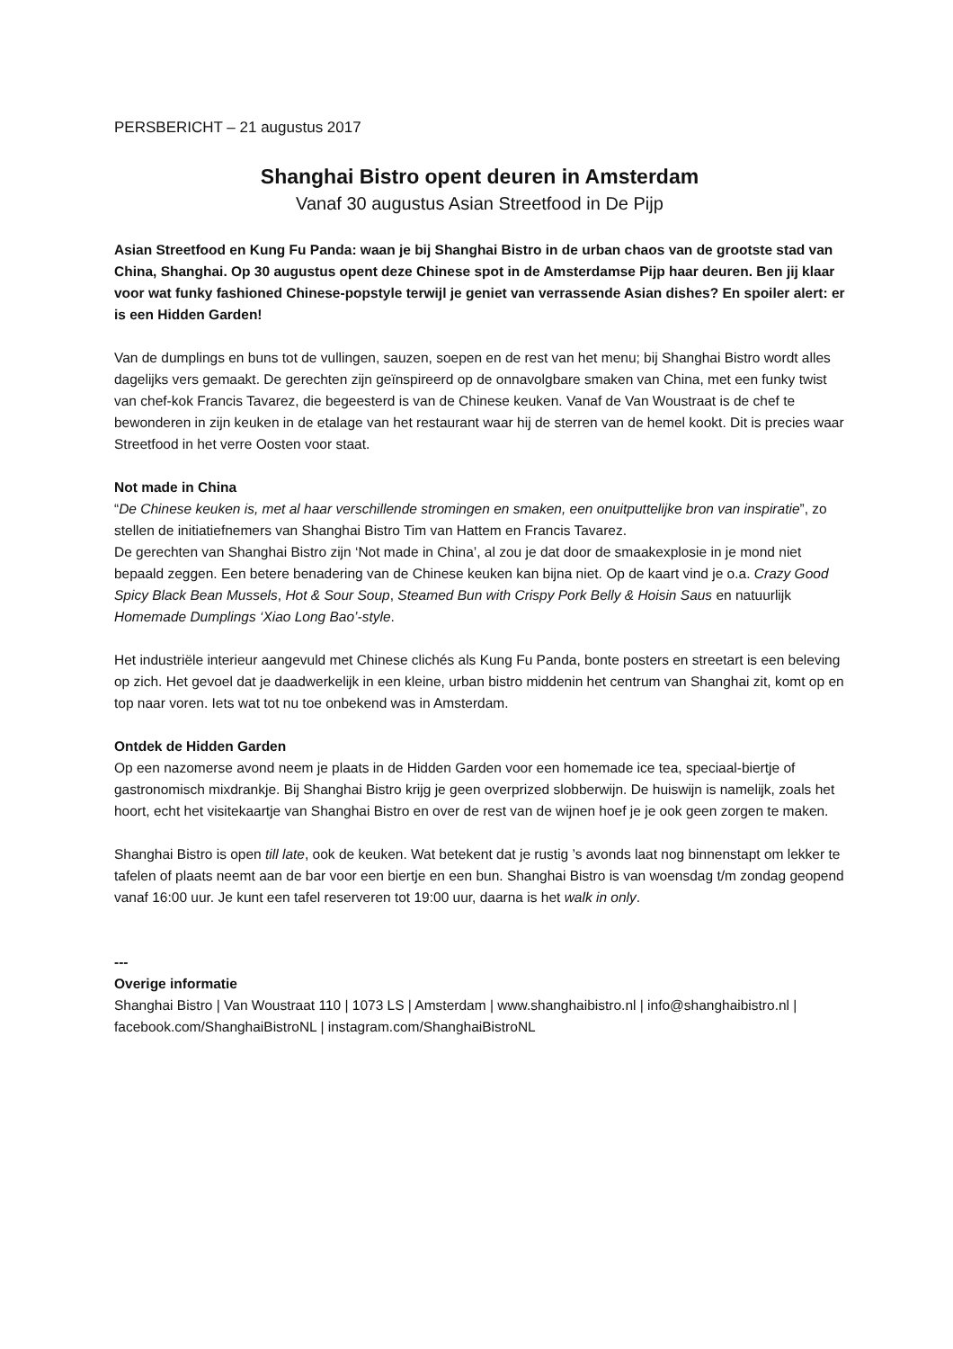PERSBERICHT – 21 augustus 2017
Shanghai Bistro opent deuren in Amsterdam
Vanaf 30 augustus Asian Streetfood in De Pijp
Asian Streetfood en Kung Fu Panda: waan je bij Shanghai Bistro in de urban chaos van de grootste stad van China, Shanghai. Op 30 augustus opent deze Chinese spot in de Amsterdamse Pijp haar deuren. Ben jij klaar voor wat funky fashioned Chinese-popstyle terwijl je geniet van verrassende Asian dishes? En spoiler alert: er is een Hidden Garden!
Van de dumplings en buns tot de vullingen, sauzen, soepen en de rest van het menu; bij Shanghai Bistro wordt alles dagelijks vers gemaakt. De gerechten zijn geïnspireerd op de onnavolgbare smaken van China, met een funky twist van chef-kok Francis Tavarez, die begeesterd is van de Chinese keuken. Vanaf de Van Woustraat is de chef te bewonderen in zijn keuken in de etalage van het restaurant waar hij de sterren van de hemel kookt. Dit is precies waar Streetfood in het verre Oosten voor staat.
Not made in China
“De Chinese keuken is, met al haar verschillende stromingen en smaken, een onuitputtelijke bron van inspiratie”, zo stellen de initiatiefnemers van Shanghai Bistro Tim van Hattem en Francis Tavarez.
De gerechten van Shanghai Bistro zijn ‘Not made in China’, al zou je dat door de smaakexplosie in je mond niet bepaald zeggen. Een betere benadering van de Chinese keuken kan bijna niet. Op de kaart vind je o.a. Crazy Good Spicy Black Bean Mussels, Hot & Sour Soup, Steamed Bun with Crispy Pork Belly & Hoisin Saus en natuurlijk Homemade Dumplings ‘Xiao Long Bao’-style.
Het industriële interieur aangevuld met Chinese clichés als Kung Fu Panda, bonte posters en streetart is een beleving op zich. Het gevoel dat je daadwerkelijk in een kleine, urban bistro middenin het centrum van Shanghai zit, komt op en top naar voren. Iets wat tot nu toe onbekend was in Amsterdam.
Ontdek de Hidden Garden
Op een nazomerse avond neem je plaats in de Hidden Garden voor een homemade ice tea, speciaal-biertje of gastronomisch mixdrankje. Bij Shanghai Bistro krijg je geen overprized slobberwijn. De huiswijn is namelijk, zoals het hoort, echt het visitekaartje van Shanghai Bistro en over de rest van de wijnen hoef je je ook geen zorgen te maken.
Shanghai Bistro is open till late, ook de keuken. Wat betekent dat je rustig ’s avonds laat nog binnenstapt om lekker te tafelen of plaats neemt aan de bar voor een biertje en een bun. Shanghai Bistro is van woensdag t/m zondag geopend vanaf 16:00 uur. Je kunt een tafel reserveren tot 19:00 uur, daarna is het walk in only.
---
Overige informatie
Shanghai Bistro | Van Woustraat 110 | 1073 LS | Amsterdam | www.shanghaibistro.nl | info@shanghaibistro.nl | facebook.com/ShanghaiBistroNL | instagram.com/ShanghaiBistroNL